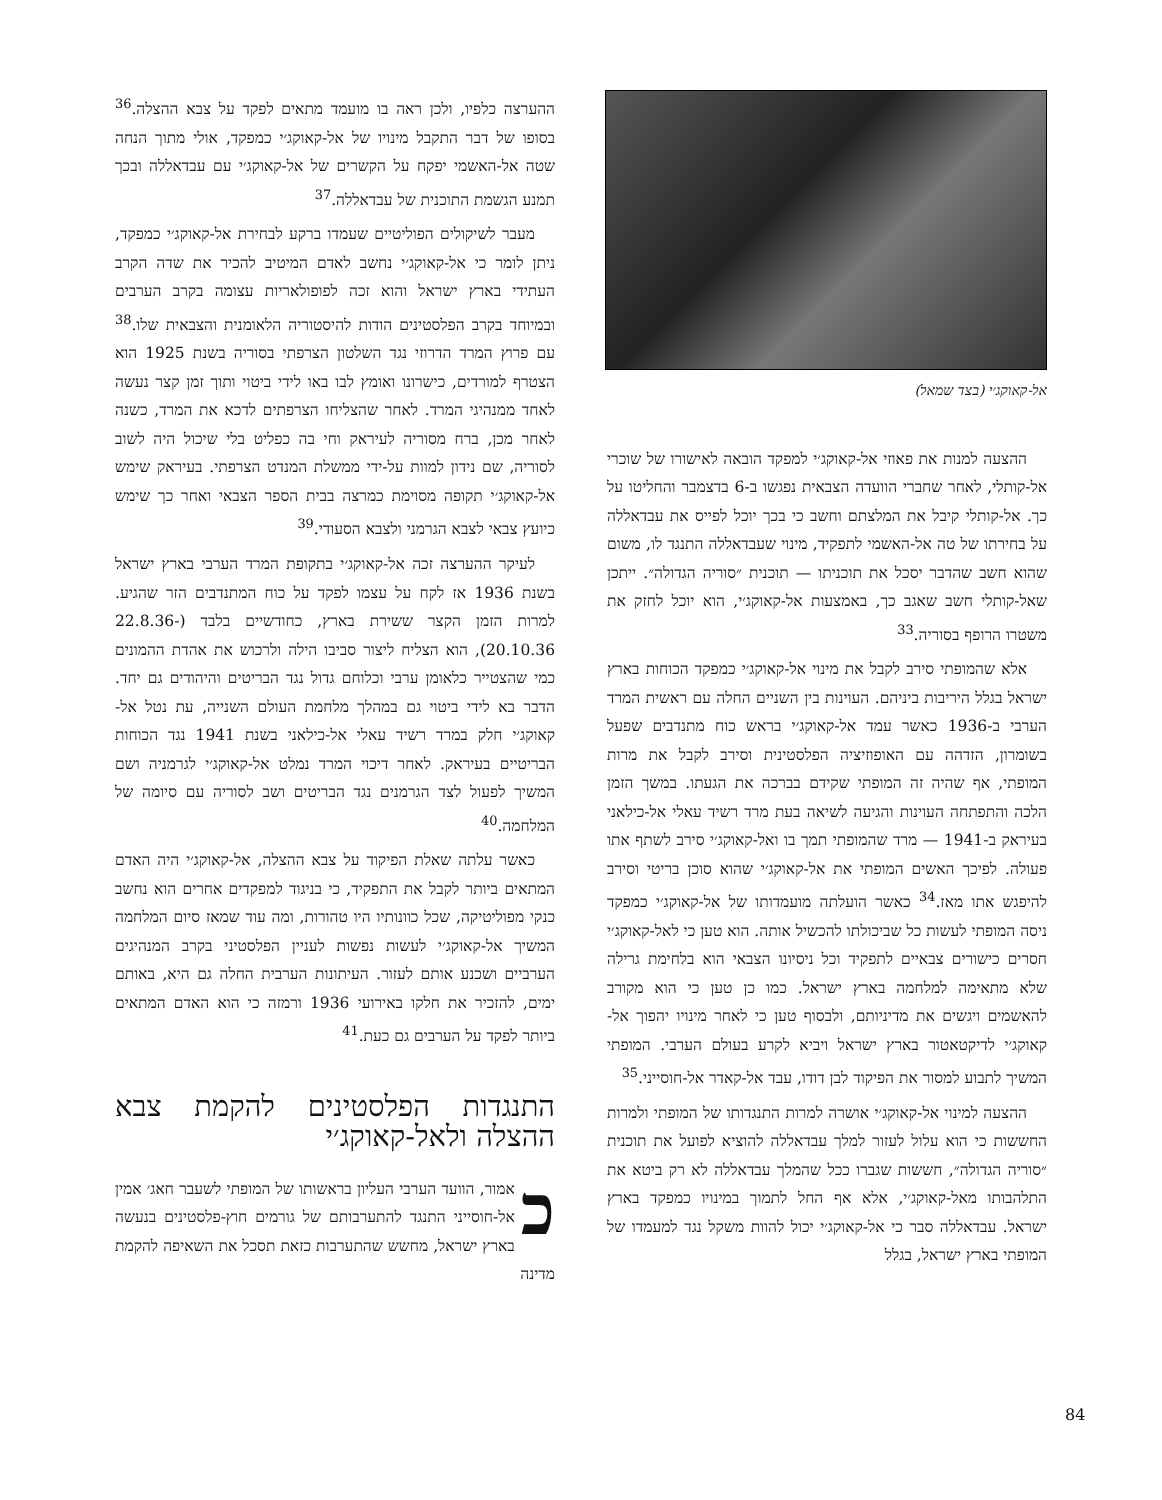אל-קאוקג׳י (בצד שמאל)
ההצעה למנות את פאוזי אל-קאוקג׳י למפקד הובאה לאישורו של שוכרי אל-קותלי, לאחר שחברי הוועדה הצבאית נפגשו ב-6 בדצמבר והחליטו על כך. אל-קותלי קיבל את המלצתם וחשב כי בכך יוכל לפייס את עבדאללה על בחירתו של טה אל-האשמי לתפקיד, מינוי שעבדאללה התנגד לו, משום שהוא חשב שהדבר יסכל את תוכניתו — תוכנית ״סוריה הגדולה״. ייתכן שאל-קותלי חשב שאגב כך, באמצעות אל-קאוקג׳י, הוא יוכל לחזק את משטרו הרופף בסוריה.<sup>33</sup>
אלא שהמופתי סירב לקבל את מינוי אל-קאוקג׳י כמפקד הכוחות בארץ ישראל בגלל היריבות ביניהם. העוינות בין השניים החלה עם ראשית המרד הערבי ב-1936 כאשר עמד אל-קאוקג׳י בראש כוח מתנדבים שפעל בשומרון, הזדהה עם האופוזיציה הפלסטינית וסירב לקבל את מרות המופתי, אף שהיה זה המופתי שקידם בברכה את הגעתו. במשך הזמן הלכה והתפתחה העוינות והגיעה לשיאה בעת מרד רשיד עאלי אל-כילאני בעיראק ב-1941 — מרד שהמופתי תמך בו ואל-קאוקג׳י סירב לשתף אתו פעולה. לפיכך האשים המופתי את אל-קאוקג׳י שהוא סוכן בריטי וסירב להיפגש אתו מאז.<sup>34</sup> כאשר הועלתה מועמדותו של אל-קאוקג׳י כמפקד ניסה המופתי לעשות כל שביכולתו להכשיל אותה. הוא טען כי לאל-קאוקג׳י חסרים כישורים צבאיים לתפקיד וכל ניסיונו הצבאי הוא בלחימת גרילה שלא מתאימה למלחמה בארץ ישראל. כמו כן טען כי הוא מקורב להאשמים ויגשים את מדיניותם, ולבסוף טען כי לאחר מינויו יהפוך אל-קאוקג׳י לדיקטאטור בארץ ישראל ויביא לקרע בעולם הערבי. המופתי המשיך לתבוע למסור את הפיקוד לבן דודו, עבד אל-קאדר אל-חוסייני.<sup>35</sup>
ההצעה למינוי אל-קאוקג׳י אושרה למרות התנגדותו של המופתי ולמרות החששות כי הוא עלול לעזור למלך עבדאללה להוציא לפועל את תוכנית ״סוריה הגדולה״, חששות שגברו ככל שהמלך עבדאללה לא רק ביטא את התלהבותו מאל-קאוקג׳י, אלא אף החל לתמוך במינויו כמפקד בארץ ישראל. עבדאללה סבר כי אל-קאוקג׳י יכול להוות משקל נגד למעמדו של המופתי בארץ ישראל, בגלל
ההערצה כלפיו, ולכן ראה בו מועמד מתאים לפקד על צבא ההצלה.<sup>36</sup> בסופו של דבר התקבל מינויו של אל-קאוקג׳י כמפקד, אולי מתוך הנחה שטה אל-האשמי יפקח על הקשרים של אל-קאוקג׳י עם עבדאללה ובכך תמנע הגשמת התוכנית של עבדאללה.<sup>37</sup>
מעבר לשיקולים הפוליטיים שעמדו ברקע לבחירת אל-קאוקג׳י כמפקד, ניתן לומר כי אל-קאוקג׳י נחשב לאדם המיטיב להכיר את שדה הקרב העתידי בארץ ישראל והוא זכה לפופולאריות עצומה בקרב הערבים ובמיוחד בקרב הפלסטינים הודות להיסטוריה הלאומנית והצבאית שלו.<sup>38</sup> עם פרוץ המרד הדרוזי נגד השלטון הצרפתי בסוריה בשנת 1925 הוא הצטרף למורדים, כישרונו ואומץ לבו באו לידי ביטוי ותוך זמן קצר נעשה לאחד ממנהיגי המרד. לאחר שהצליחו הצרפתים לדכא את המרד, כשנה לאחר מכן, ברח מסוריה לעיראק וחי בה כפליט בלי שיכול היה לשוב לסוריה, שם נידון למוות על-ידי ממשלת המנדט הצרפתי. בעיראק שימש אל-קאוקג׳י תקופה מסוימת כמרצה בבית הספר הצבאי ואחר כך שימש כיועץ צבאי לצבא הגרמני ולצבא הסעודי.<sup>39</sup>
לעיקר ההערצה זכה אל-קאוקג׳י בתקופת המרד הערבי בארץ ישראל בשנת 1936 אז לקח על עצמו לפקד על כוח המתנדבים הזר שהגיע. למרות הזמן הקצר ששירת בארץ, כחודשיים בלבד (22.8.36-20.10.36), הוא הצליח ליצור סביבו הילה ולרכוש את אהדת ההמונים כמי שהצטייר כלאומן ערבי וכלוחם גדול נגד הבריטים והיהודים גם יחד. הדבר בא לידי ביטוי גם במהלך מלחמת העולם השנייה, עת נטל אל-קאוקג׳י חלק במרד רשיד עאלי אל-כילאני בשנת 1941 נגד הכוחות הבריטיים בעיראק. לאחר דיכוי המרד נמלט אל-קאוקג׳י לגרמניה ושם המשיך לפעול לצד הגרמנים נגד הבריטים ושב לסוריה עם סיומה של המלחמה.<sup>40</sup>
כאשר עלתה שאלת הפיקוד על צבא ההצלה, אל-קאוקג׳י היה האדם המתאים ביותר לקבל את התפקיד, כי בניגוד למפקדים אחרים הוא נחשב כנקי מפוליטיקה, שכל כוונותיו היו טהורות, ומה עוד שמאז סיום המלחמה המשיך אל-קאוקג׳י לעשות נפשות לעניין הפלסטיני בקרב המנהיגים הערביים ושכנע אותם לעזור. העיתונות הערבית החלה גם היא, באותם ימים, להזכיר את חלקו באירועי 1936 ורמזה כי הוא האדם המתאים ביותר לפקד על הערבים גם כעת.<sup>41</sup>
התנגדות הפלסטינים להקמת צבא ההצלה ולאל-קאוקג׳י
כאמור, הוועד הערבי העליון בראשותו של המופתי לשעבר חאג׳ אמין אל-חוסייני התנגד להתערבותם של גורמים חוץ-פלסטינים בנעשה בארץ ישראל, מחשש שהתערבות כזאת תסכל את השאיפה להקמת מדינה
84